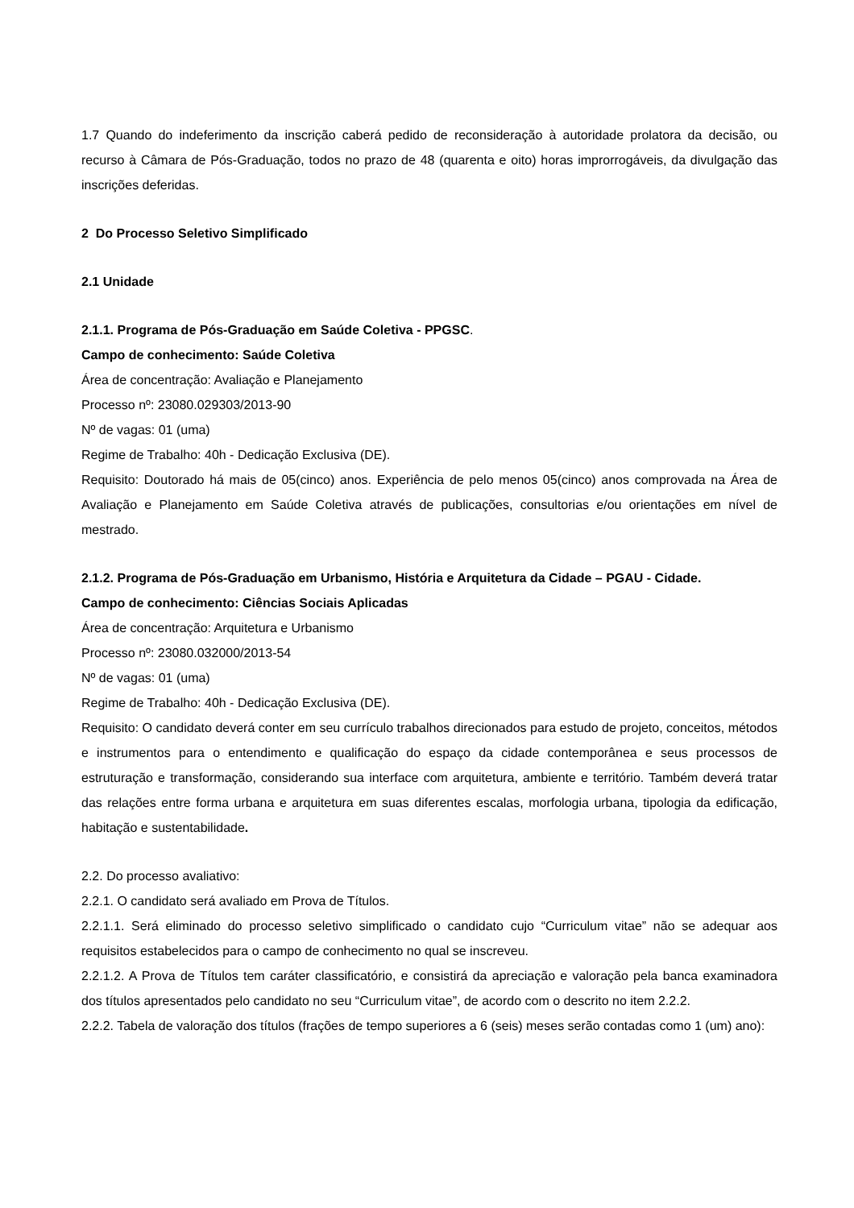1.7 Quando do indeferimento da inscrição caberá pedido de reconsideração à autoridade prolatora da decisão, ou recurso à Câmara de Pós-Graduação, todos no prazo de 48 (quarenta e oito) horas improrrogáveis, da divulgação das inscrições deferidas.
2 Do Processo Seletivo Simplificado
2.1 Unidade
2.1.1. Programa de Pós-Graduação em Saúde Coletiva - PPGSC.
Campo de conhecimento: Saúde Coletiva
Área de concentração: Avaliação e Planejamento
Processo nº: 23080.029303/2013-90
Nº de vagas: 01 (uma)
Regime de Trabalho: 40h - Dedicação Exclusiva (DE).
Requisito: Doutorado há mais de 05(cinco) anos. Experiência de pelo menos 05(cinco) anos comprovada na Área de Avaliação e Planejamento em Saúde Coletiva através de publicações, consultorias e/ou orientações em nível de mestrado.
2.1.2. Programa de Pós-Graduação em Urbanismo, História e Arquitetura da Cidade – PGAU - Cidade.
Campo de conhecimento: Ciências Sociais Aplicadas
Área de concentração: Arquitetura e Urbanismo
Processo nº: 23080.032000/2013-54
Nº de vagas: 01 (uma)
Regime de Trabalho: 40h - Dedicação Exclusiva (DE).
Requisito: O candidato deverá conter em seu currículo trabalhos direcionados para estudo de projeto, conceitos, métodos e instrumentos para o entendimento e qualificação do espaço da cidade contemporânea e seus processos de estruturação e transformação, considerando sua interface com arquitetura, ambiente e território. Também deverá tratar das relações entre forma urbana e arquitetura em suas diferentes escalas, morfologia urbana, tipologia da edificação, habitação e sustentabilidade.
2.2. Do processo avaliativo:
2.2.1. O candidato será avaliado em Prova de Títulos.
2.2.1.1. Será eliminado do processo seletivo simplificado o candidato cujo “Curriculum vitae” não se adequar aos requisitos estabelecidos para o campo de conhecimento no qual se inscreveu.
2.2.1.2. A Prova de Títulos tem caráter classificatório, e consistirá da apreciação e valoração pela banca examinadora dos títulos apresentados pelo candidato no seu “Curriculum vitae”, de acordo com o descrito no item 2.2.2.
2.2.2. Tabela de valoração dos títulos (frações de tempo superiores a 6 (seis) meses serão contadas como 1 (um) ano):